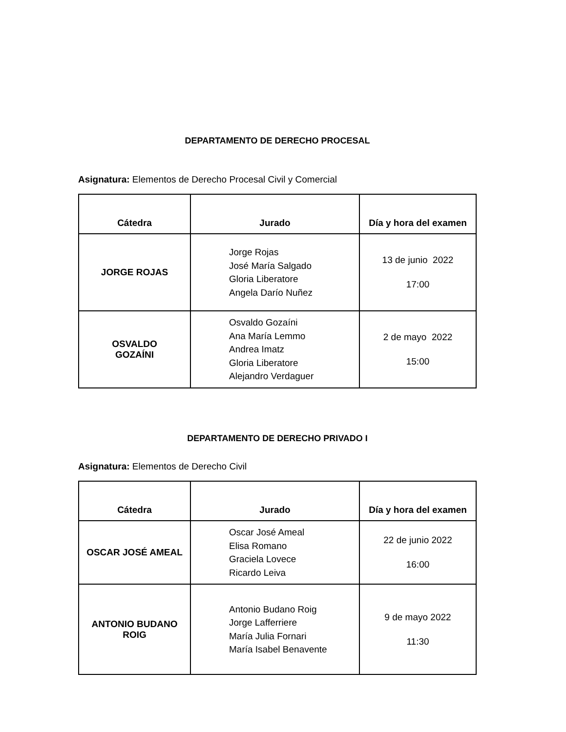DEPARTAMENTO DE DERECHO PROCESAL
Asignatura: Elementos de Derecho Procesal Civil y Comercial
| Cátedra | Jurado | Día y hora del examen |
| --- | --- | --- |
| JORGE ROJAS | Jorge Rojas José María Salgado Gloria Liberatore Angela Darío Nuñez | 13 de junio 2022 17:00 |
| OSVALDO GOZAÍNI | Osvaldo Gozaíni Ana María Lemmo Andrea Imatz Gloria Liberatore Alejandro Verdaguer | 2 de mayo 2022 15:00 |
DEPARTAMENTO DE DERECHO PRIVADO I
Asignatura: Elementos de Derecho Civil
| Cátedra | Jurado | Día y hora del examen |
| --- | --- | --- |
| OSCAR JOSÉ AMEAL | Oscar José Ameal Elisa Romano Graciela Lovece Ricardo Leiva | 22 de junio 2022 16:00 |
| ANTONIO BUDANO ROIG | Antonio Budano Roig Jorge Lafferriere María Julia Fornari María Isabel Benavente | 9 de mayo 2022 11:30 |